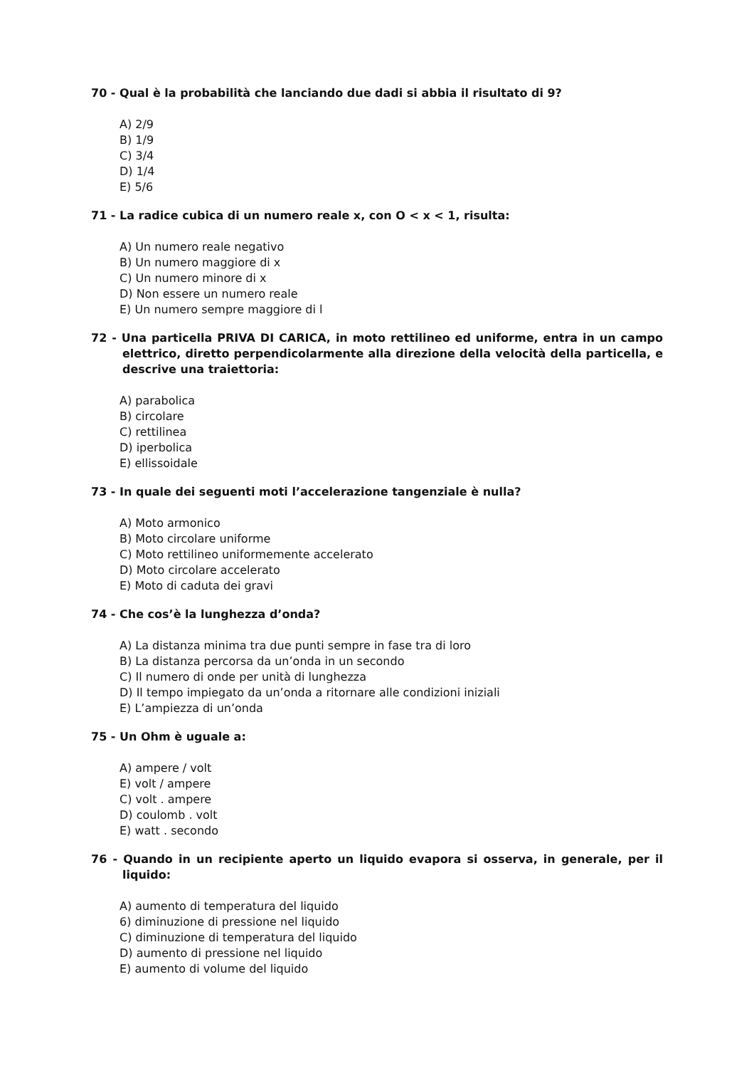70 - Qual è la probabilità che lanciando due dadi si abbia il risultato di 9?
A) 2/9
B) 1/9
C) 3/4
D) 1/4
E) 5/6
71 - La radice cubica di un numero reale x, con O < x < 1, risulta:
A) Un numero reale negativo
B) Un numero maggiore di x
C) Un numero minore di x
D) Non essere un numero reale
E) Un numero sempre maggiore di l
72 - Una particella PRIVA DI CARICA, in moto rettilineo ed uniforme, entra in un campo elettrico, diretto perpendicolarmente alla direzione della velocità della particella, e descrive una traiettoria:
A) parabolica
B) circolare
C) rettilinea
D) iperbolica
E) ellissoidale
73 - In quale dei seguenti moti l’accelerazione tangenziale è nulla?
A) Moto armonico
B) Moto circolare uniforme
C) Moto rettilineo uniformemente accelerato
D) Moto circolare accelerato
E) Moto di caduta dei gravi
74 - Che cos’è la lunghezza d’onda?
A) La distanza minima tra due punti sempre in fase tra di loro
B) La distanza percorsa da un’onda in un secondo
C) Il numero di onde per unità di lunghezza
D) Il tempo impiegato da un’onda a ritornare alle condizioni iniziali
E) L’ampiezza di un’onda
75 - Un Ohm è uguale a:
A) ampere / volt
E) volt / ampere
C) volt . ampere
D) coulomb . volt
E) watt . secondo
76 - Quando in un recipiente aperto un liquido evapora si osserva, in generale, per il liquido:
A) aumento di temperatura del liquido
6) diminuzione di pressione nel liquido
C) diminuzione di temperatura del liquido
D) aumento di pressione nel liquido
E) aumento di volume del liquido